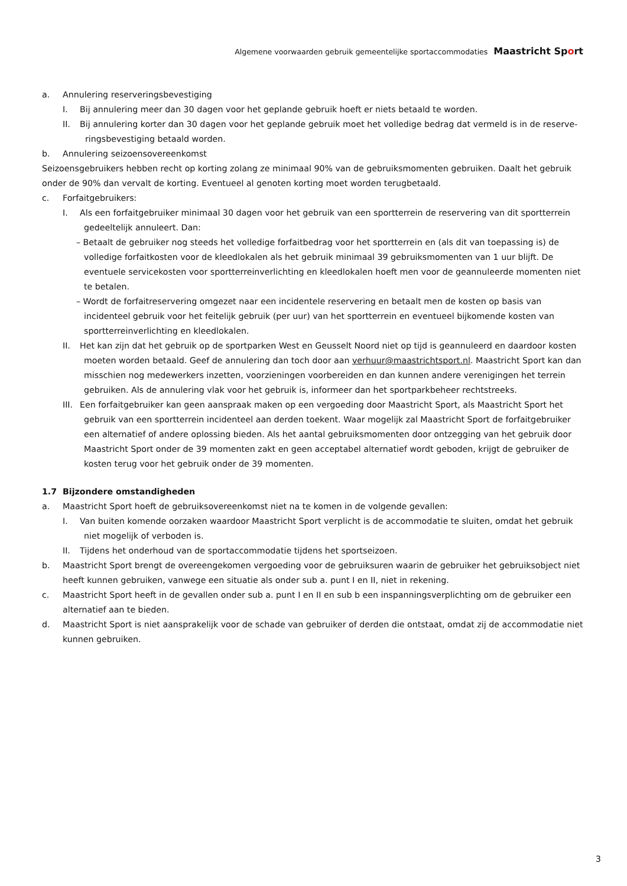Algemene voorwaarden gebruik gemeentelijke sportaccommodaties Maastricht Sport
a. Annulering reserveringsbevestiging
I. Bij annulering meer dan 30 dagen voor het geplande gebruik hoeft er niets betaald te worden.
II. Bij annulering korter dan 30 dagen voor het geplande gebruik moet het volledige bedrag dat vermeld is in de reserve-
ringsbevestiging betaald worden.
b. Annulering seizoensovereenkomst
Seizoensgebruikers hebben recht op korting zolang ze minimaal 90% van de gebruiksmomenten gebruiken. Daalt het gebruik onder de 90% dan vervalt de korting. Eventueel al genoten korting moet worden terugbetaald.
c. Forfaitgebruikers:
I. Als een forfaitgebruiker minimaal 30 dagen voor het gebruik van een sportterrein de reservering van dit sportterrein
gedeeltelijk annuleert. Dan:
– Betaalt de gebruiker nog steeds het volledige forfaitbedrag voor het sportterrein en (als dit van toepassing is) de volledige forfaitkosten voor de kleedlokalen als het gebruik minimaal 39 gebruiksmomenten van 1 uur blijft. De eventuele servicekosten voor sportterreinverlichting en kleedlokalen hoeft men voor de geannuleerde momenten niet te betalen.
– Wordt de forfaitreservering omgezet naar een incidentele reservering en betaalt men de kosten op basis van incidenteel gebruik voor het feitelijk gebruik (per uur) van het sportterrein en eventueel bijkomende kosten van sportterreinverlichting en kleedlokalen.
II. Het kan zijn dat het gebruik op de sportparken West en Geusselt Noord niet op tijd is geannuleerd en daardoor kosten
moeten worden betaald. Geef de annulering dan toch door aan verhuur@maastrichtsport.nl. Maastricht Sport kan dan misschien nog medewerkers inzetten, voorzieningen voorbereiden en dan kunnen andere verenigingen het terrein gebruiken. Als de annulering vlak voor het gebruik is, informeer dan het sportparkbeheer rechtstreeks.
III. Een forfaitgebruiker kan geen aanspraak maken op een vergoeding door Maastricht Sport, als Maastricht Sport het
gebruik van een sportterrein incidenteel aan derden toekent. Waar mogelijk zal Maastricht Sport de forfaitgebruiker een alternatief of andere oplossing bieden. Als het aantal gebruiksmomenten door ontzegging van het gebruik door Maastricht Sport onder de 39 momenten zakt en geen acceptabel alternatief wordt geboden, krijgt de gebruiker de kosten terug voor het gebruik onder de 39 momenten.
1.7 Bijzondere omstandigheden
a. Maastricht Sport hoeft de gebruiksovereenkomst niet na te komen in de volgende gevallen:
I. Van buiten komende oorzaken waardoor Maastricht Sport verplicht is de accommodatie te sluiten, omdat het gebruik
niet mogelijk of verboden is.
II. Tijdens het onderhoud van de sportaccommodatie tijdens het sportseizoen.
b. Maastricht Sport brengt de overeengekomen vergoeding voor de gebruiksuren waarin de gebruiker het gebruiksobject niet heeft kunnen gebruiken, vanwege een situatie als onder sub a. punt I en II, niet in rekening.
c. Maastricht Sport heeft in de gevallen onder sub a. punt I en II en sub b een inspanningsverplichting om de gebruiker een alternatief aan te bieden.
d. Maastricht Sport is niet aansprakelijk voor de schade van gebruiker of derden die ontstaat, omdat zij de accommodatie niet kunnen gebruiken.
3